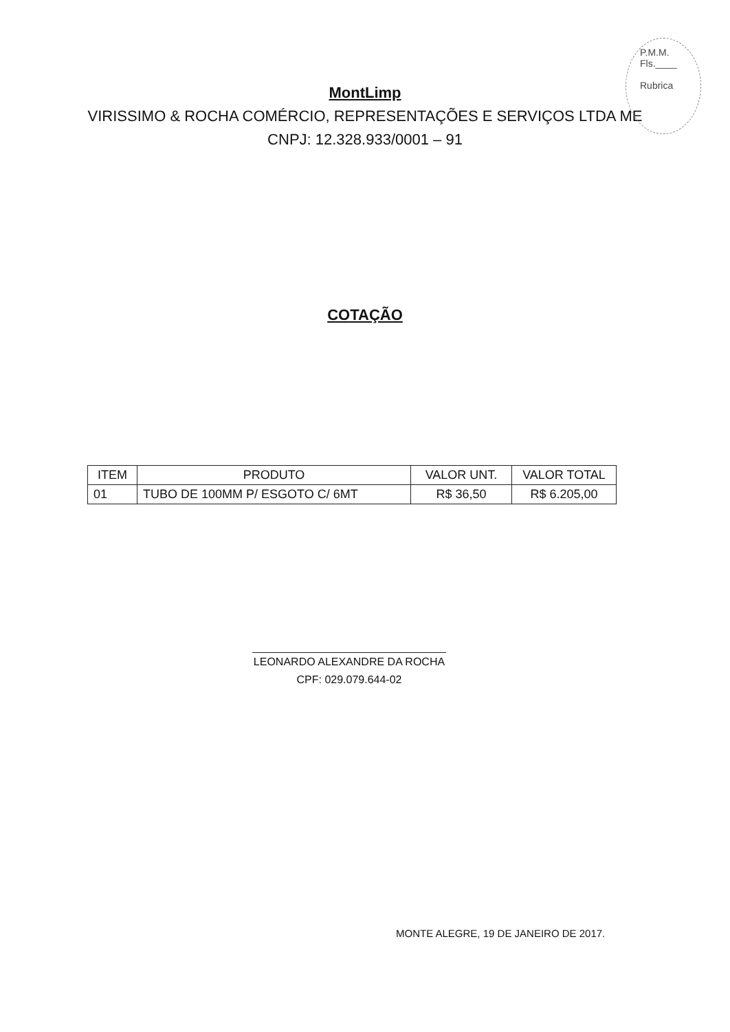P.M.M.
Fls.____
Rubrica
MontLimp
VIRISSIMO & ROCHA COMÉRCIO, REPRESENTAÇÕES E SERVIÇOS LTDA ME
CNPJ: 12.328.933/0001 – 91
COTAÇÃO
| ITEM | PRODUTO | VALOR UNT. | VALOR TOTAL |
| --- | --- | --- | --- |
| 01 | TUBO DE 100MM P/ ESGOTO C/ 6MT | R$ 36,50 | R$ 6.205,00 |
LEONARDO ALEXANDRE DA ROCHA
CPF: 029.079.644-02
MONTE ALEGRE, 19 DE JANEIRO DE 2017.